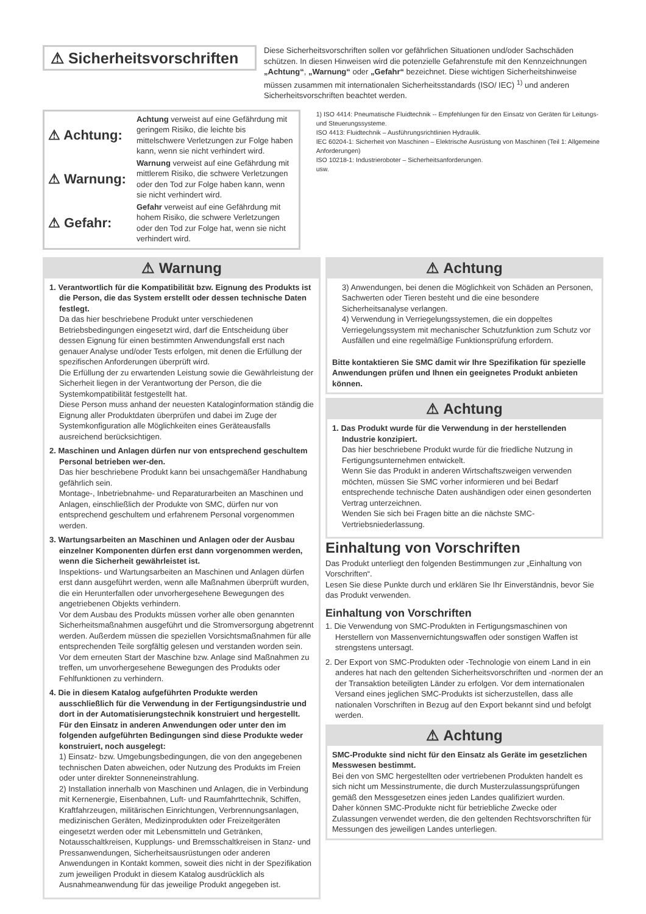⚠ Sicherheitsvorschriften
Diese Sicherheitsvorschriften sollen vor gefährlichen Situationen und/oder Sachschäden schützen. In diesen Hinweisen wird die potenzielle Gefahrenstufe mit den Kennzeichnungen „Achtung“, „Warnung“ oder „Gefahr“ bezeichnet. Diese wichtigen Sicherheitshinweise müssen zusammen mit internationalen Sicherheitsstandards (ISO/ IEC) <sup>1)</sup> und anderen Sicherheitsvorschriften beachtet werden.
⚠ Achtung:
Achtung verweist auf eine Gefährdung mit geringem Risiko, die leichte bis mittelschwere Verletzungen zur Folge haben kann, wenn sie nicht verhindert wird.
⚠ Warnung:
Warnung verweist auf eine Gefährdung mit mittlerem Risiko, die schwere Verletzungen oder den Tod zur Folge haben kann, wenn sie nicht verhindert wird.
⚠ Gefahr:
Gefahr verweist auf eine Gefährdung mit hohem Risiko, die schwere Verletzungen oder den Tod zur Folge hat, wenn sie nicht verhindert wird.
1) ISO 4414: Pneumatische Fluidtechnik -- Empfehlungen für den Einsatz von Geräten für Leitungs- und Steuerungssysteme.
ISO 4413: Fluidtechnik – Ausführungsrichtlinien Hydraulik.
IEC 60204-1: Sicherheit von Maschinen – Elektrische Ausrüstung von Maschinen (Teil 1: Allgemeine Anforderungen)
ISO 10218-1: Industrieroboter – Sicherheitsanforderungen.
usw.
⚠ Warnung
1. Verantwortlich für die Kompatibilität bzw. Eignung des Produkts ist die Person, die das System erstellt oder dessen technische Daten festlegt.
Da das hier beschriebene Produkt unter verschiedenen Betriebsbedingungen eingesetzt wird, darf die Entscheidung über dessen Eignung für einen bestimmten Anwendungsfall erst nach genauer Analyse und/oder Tests erfolgen, mit denen die Erfüllung der spezifischen Anforderungen überprüft wird.
Die Erfüllung der zu erwartenden Leistung sowie die Gewährleistung der Sicherheit liegen in der Verantwortung der Person, die die Systemkompatibilität festgestellt hat.
Diese Person muss anhand der neuesten Kataloginformation ständig die Eignung aller Produktdaten überprüfen und dabei im Zuge der Systemkonfiguration alle Möglichkeiten eines Geräteausfalls ausreichend berücksichtigen.
2. Maschinen und Anlagen dürfen nur von entsprechend geschultem Personal betrieben wer-den.
Das hier beschriebene Produkt kann bei unsachgemäßer Handhabung gefährlich sein.
Montage-, Inbetriebnahme- und Reparaturarbeiten an Maschinen und Anlagen, einschließlich der Produkte von SMC, dürfen nur von entsprechend geschultem und erfahrenem Personal vorgenommen werden.
3. Wartungsarbeiten an Maschinen und Anlagen oder der Ausbau einzelner Komponenten dürfen erst dann vorgenommen werden, wenn die Sicherheit gewährleistet ist.
Inspektions- und Wartungsarbeiten an Maschinen und Anlagen dürfen erst dann ausgeführt werden, wenn alle Maßnahmen überprüft wurden, die ein Herunterfallen oder unvorhergesehene Bewegungen des angetriebenen Objekts verhindern.
Vor dem Ausbau des Produkts müssen vorher alle oben genannten Sicherheitsmaßnahmen ausgeführt und die Stromversorgung abgetrennt werden. Außerdem müssen die speziellen Vorsichtsmaßnahmen für alle entsprechenden Teile sorgfältig gelesen und verstanden worden sein.
Vor dem erneuten Start der Maschine bzw. Anlage sind Maßnahmen zu treffen, um unvorhergesehene Bewegungen des Produkts oder Fehlfunktionen zu verhindern.
4. Die in diesem Katalog aufgeführten Produkte werden ausschließlich für die Verwendung in der Fertigungsindustrie und dort in der Automatisierungstechnik konstruiert und hergestellt. Für den Einsatz in anderen Anwendungen oder unter den im folgenden aufgeführten Bedingungen sind diese Produkte weder konstruiert, noch ausgelegt:
1) Einsatz- bzw. Umgebungsbedingungen, die von den angegebenen technischen Daten abweichen, oder Nutzung des Produkts im Freien oder unter direkter Sonneneinstrahlung.
2) Installation innerhalb von Maschinen und Anlagen, die in Verbindung mit Kernenergie, Eisenbahnen, Luft- und Raumfahrttechnik, Schiffen, Kraftfahrzeugen, militärischen Einrichtungen, Verbrennungsanlagen, medizinischen Geräten, Medizinprodukten oder Freizeitgeräten eingesetzt werden oder mit Lebensmitteln und Getränken, Notausschaltkreisen, Kupplungs- und Bremsschaltkreisen in Stanz- und Pressanwendungen, Sicherheitsausrüstungen oder anderen Anwendungen in Kontakt kommen, soweit dies nicht in der Spezifikation zum jeweiligen Produkt in diesem Katalog ausdrücklich als Ausnahmeanwendung für das jeweilige Produkt angegeben ist.
⚠ Achtung
3) Anwendungen, bei denen die Möglichkeit von Schäden an Personen, Sachwerten oder Tieren besteht und die eine besondere Sicherheitsanalyse verlangen.
4) Verwendung in Verriegelungssystemen, die ein doppeltes Verriegelungssystem mit mechanischer Schutzfunktion zum Schutz vor Ausfällen und eine regelmäßige Funktionsprüfung erfordern.
Bitte kontaktieren Sie SMC damit wir Ihre Spezifikation für spezielle Anwendungen prüfen und Ihnen ein geeignetes Produkt anbieten können.
⚠ Achtung
1. Das Produkt wurde für die Verwendung in der herstellenden Industrie konzipiert.
Das hier beschriebene Produkt wurde für die friedliche Nutzung in Fertigungsunternehmen entwickelt.
Wenn Sie das Produkt in anderen Wirtschaftszweigen verwenden möchten, müssen Sie SMC vorher informieren und bei Bedarf entsprechende technische Daten aushändigen oder einen gesonderten Vertrag unterzeichnen.
Wenden Sie sich bei Fragen bitte an die nächste SMC-Vertriebsniederlassung.
Einhaltung von Vorschriften
Das Produkt unterliegt den folgenden Bestimmungen zur „Einhaltung von Vorschriften“.
Lesen Sie diese Punkte durch und erklären Sie Ihr Einverständnis, bevor Sie das Produkt verwenden.
Einhaltung von Vorschriften
1. Die Verwendung von SMC-Produkten in Fertigungsmaschinen von Herstellern von Massenvernichtungswaffen oder sonstigen Waffen ist strengstens untersagt.
2. Der Export von SMC-Produkten oder -Technologie von einem Land in ein anderes hat nach den geltenden Sicherheitsvorschriften und -normen der an der Transaktion beteiligten Länder zu erfolgen. Vor dem internationalen Versand eines jeglichen SMC-Produkts ist sicherzustellen, dass alle nationalen Vorschriften in Bezug auf den Export bekannt sind und befolgt werden.
⚠ Achtung
SMC-Produkte sind nicht für den Einsatz als Geräte im gesetzlichen Messwesen bestimmt.
Bei den von SMC hergestellten oder vertriebenen Produkten handelt es sich nicht um Messinstrumente, die durch Musterzulassungsprüfungen gemäß den Messgesetzen eines jeden Landes qualifiziert wurden.
Daher können SMC-Produkte nicht für betriebliche Zwecke oder Zulassungen verwendet werden, die den geltenden Rechtsvorschriften für Messungen des jeweiligen Landes unterliegen.